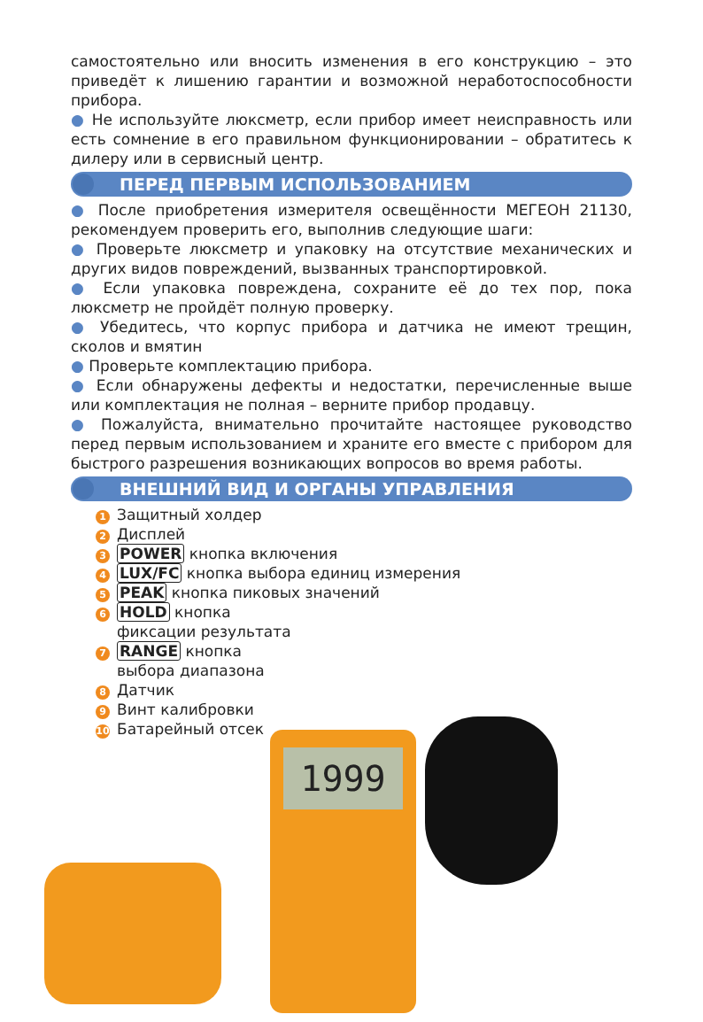самостоятельно или вносить изменения в его конструкцию – это приведёт к лишению гарантии и возможной неработоспособности прибора.
● Не используйте люксметр, если прибор имеет неисправность или есть сомнение в его правильном функционировании – обратитесь к дилеру или в сервисный центр.
ПЕРЕД ПЕРВЫМ ИСПОЛЬЗОВАНИЕМ
● После приобретения измерителя освещённости МЕГЕОН 21130, рекомендуем проверить его, выполнив следующие шаги:
● Проверьте люксметр и упаковку на отсутствие механических и других видов повреждений, вызванных транспортировкой.
● Если упаковка повреждена, сохраните её до тех пор, пока люксметр не пройдёт полную проверку.
● Убедитесь, что корпус прибора и датчика не имеют трещин, сколов и вмятин
● Проверьте комплектацию прибора.
● Если обнаружены дефекты и недостатки, перечисленные выше или комплектация не полная – верните прибор продавцу.
● Пожалуйста, внимательно прочитайте настоящее руководство перед первым использованием и храните его вместе с прибором для быстрого разрешения возникающих вопросов во время работы.
ВНЕШНИЙ ВИД И ОРГАНЫ УПРАВЛЕНИЯ
1 Защитный холдер
2 Дисплей
3 POWER кнопка включения
4 LUX/FC кнопка выбора единиц измерения
5 PEAK кнопка пиковых значений
6 HOLD кнопка
фиксации результата
7 RANGE кнопка
выбора диапазона
8 Датчик
9 Винт калибровки
10 Батарейный отсек
1999